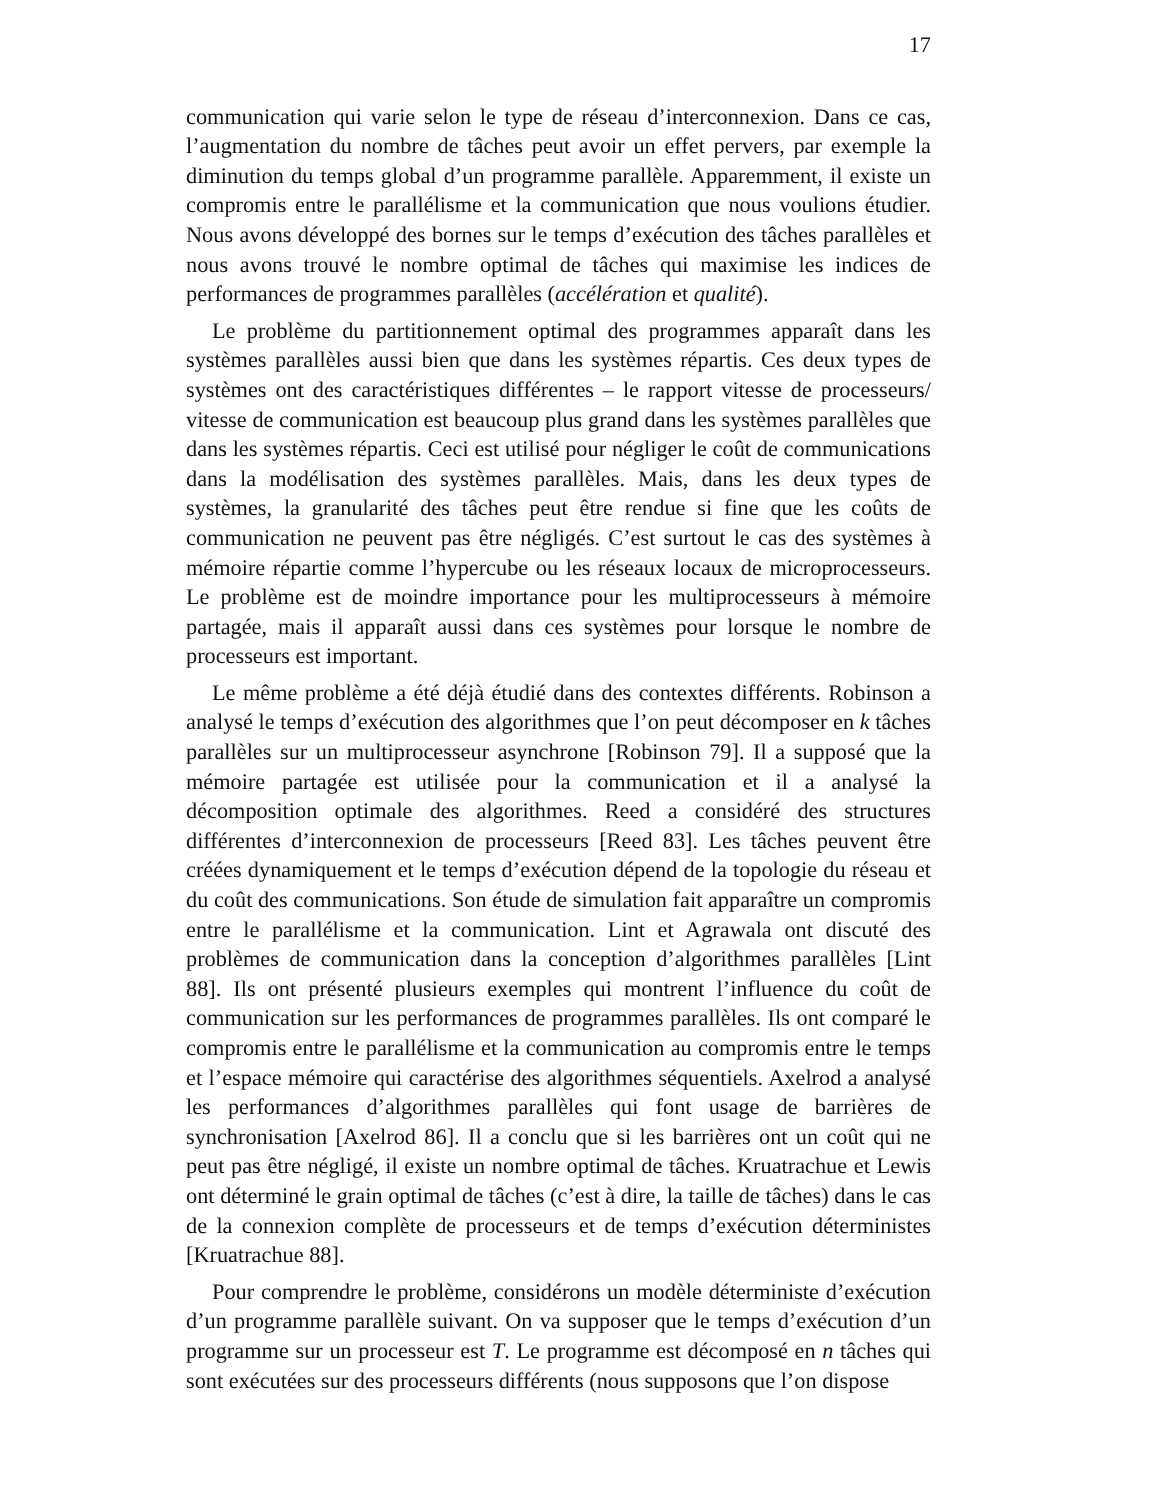17
communication qui varie selon le type de réseau d’interconnexion. Dans ce cas, l’augmentation du nombre de tâches peut avoir un effet pervers, par exemple la diminution du temps global d’un programme parallèle. Apparemment, il existe un compromis entre le parallélisme et la communication que nous voulions étudier. Nous avons développé des bornes sur le temps d’exécution des tâches parallèles et nous avons trouvé le nombre optimal de tâches qui maximise les indices de performances de programmes parallèles (accélération et qualité).
Le problème du partitionnement optimal des programmes apparaît dans les systèmes parallèles aussi bien que dans les systèmes répartis. Ces deux types de systèmes ont des caractéristiques différentes – le rapport vitesse de processeurs/ vitesse de communication est beaucoup plus grand dans les systèmes parallèles que dans les systèmes répartis. Ceci est utilisé pour négliger le coût de communications dans la modélisation des systèmes parallèles. Mais, dans les deux types de systèmes, la granularité des tâches peut être rendue si fine que les coûts de communication ne peuvent pas être négligés. C’est surtout le cas des systèmes à mémoire répartie comme l’hypercube ou les réseaux locaux de microprocesseurs. Le problème est de moindre importance pour les multiprocesseurs à mémoire partagée, mais il apparaît aussi dans ces systèmes pour lorsque le nombre de processeurs est important.
Le même problème a été déjà étudié dans des contextes différents. Robinson a analysé le temps d’exécution des algorithmes que l’on peut décomposer en k tâches parallèles sur un multiprocesseur asynchrone [Robinson 79]. Il a supposé que la mémoire partagée est utilisée pour la communication et il a analysé la décomposition optimale des algorithmes. Reed a considéré des structures différentes d’interconnexion de processeurs [Reed 83]. Les tâches peuvent être créées dynamiquement et le temps d’exécution dépend de la topologie du réseau et du coût des communications. Son étude de simulation fait apparaître un compromis entre le parallélisme et la communication. Lint et Agrawala ont discuté des problèmes de communication dans la conception d’algorithmes parallèles [Lint 88]. Ils ont présenté plusieurs exemples qui montrent l’influence du coût de communication sur les performances de programmes parallèles. Ils ont comparé le compromis entre le parallélisme et la communication au compromis entre le temps et l’espace mémoire qui caractérise des algorithmes séquentiels. Axelrod a analysé les performances d’algorithmes parallèles qui font usage de barrières de synchronisation [Axelrod 86]. Il a conclu que si les barrières ont un coût qui ne peut pas être négligé, il existe un nombre optimal de tâches. Kruatrachue et Lewis ont déterminé le grain optimal de tâches (c’est à dire, la taille de tâches) dans le cas de la connexion complète de processeurs et de temps d’exécution déterministes [Kruatrachue 88].
Pour comprendre le problème, considérons un modèle déterministe d’exécution d’un programme parallèle suivant. On va supposer que le temps d’exécution d’un programme sur un processeur est T. Le programme est décomposé en n tâches qui sont exécutées sur des processeurs différents (nous supposons que l’on dispose